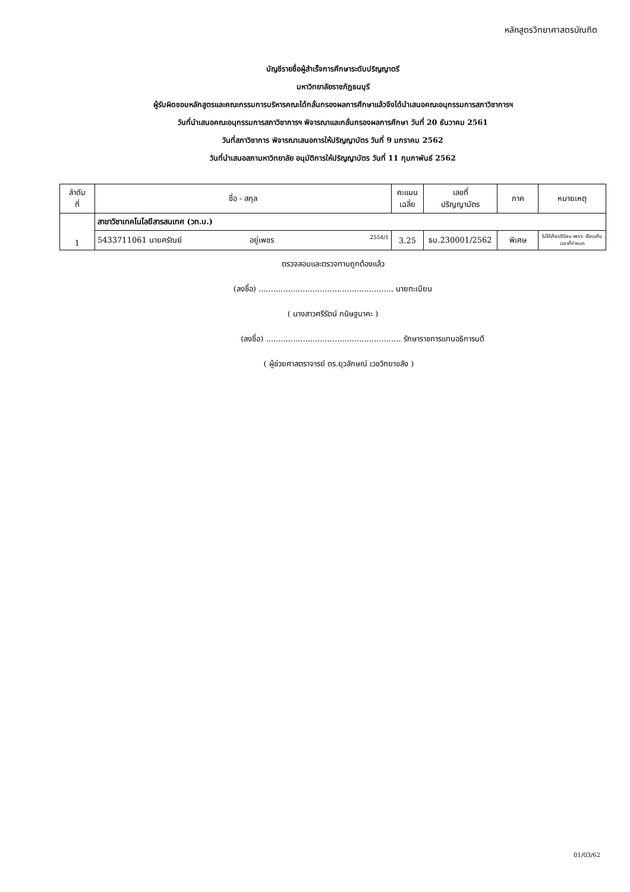หลักสูตรวิทยาศาสตรบัณฑิต
บัญชีรายชื่อผู้สำเร็จการศึกษาระดับปริญญาตรี
มหาวิทยาลัยราชภัฏธนบุรี
ผู้รับผิดชอบหลักสูตรและคณะกรรมการบริหารคณะได้กลั่นกรองผลการศึกษาแล้วจึงได้นำเสนอคณะอนุกรรมการสภาวิชาการฯ
วันที่นำเสนอคณะอนุกรรมการสภาวิชาการฯ พิจารณาและกลั่นกรองผลการศึกษา วันที่ 20 ธันวาคม 2561
วันที่สภาวิชาการ พิจารณาเสนอการให้ปริญญาบัตร วันที่ 9 มกราคม 2562
วันที่นำเสนอสภามหาวิทยาลัย อนุมัติการให้ปริญญาบัตร วันที่ 11 กุมภาพันธ์ 2562
| ลำดับ ที่ | ชื่อ - สกุล | คะแนน เฉลี่ย | เลขที่ ปริญญาบัตร | ภาค | หมายเหตุ |
| --- | --- | --- | --- | --- | --- |
| 1 | สาขาวิชาเทคโนโลยีสารสนเทศ (วท.บ.) | | | | |
| | 5433711061 นายศรัณย์ อยู่เพชร 2554/1 | 3.25 | ธบ.230001/2562 | พิเศษ | ไม่ได้เกียรตินิยม เพราะ เรียนเกินเวลาที่กำหนด |
ตรวจสอบและตรวจทานถูกต้องแล้ว
(ลงชื่อ) ....................................................... นายทะเบียน
( นางสาวศรีรัตน์ กนิษฐนาคะ )
(ลงชื่อ) ....................................................... รักษาราชการแทนอธิการบดี
( ผู้ช่วยศาสตราจารย์ ดร.ยุวลักษณ์ เวชวิทยาขลัง )
01/03/62